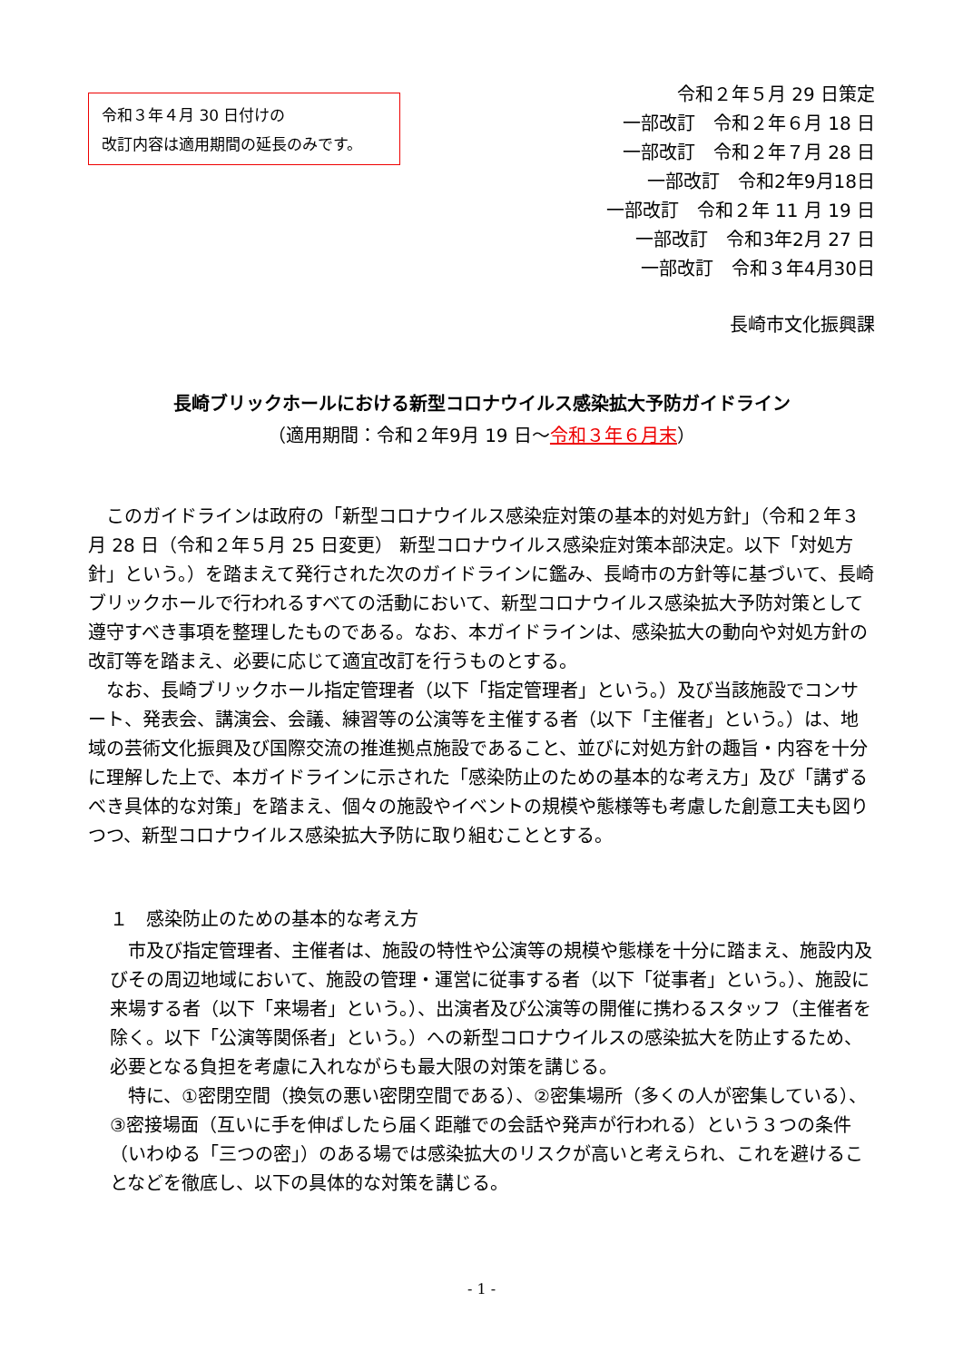令和３年４月 30 日付けの
改訂内容は適用期間の延長のみです。
令和２年５月 29 日策定
一部改訂　令和２年６月 18 日
一部改訂　令和２年７月 28 日
一部改訂　令和2年9月18日
一部改訂　令和２年 11 月 19 日
一部改訂　令和3年2月 27 日
一部改訂　令和３年4月30日
長崎市文化振興課
長崎ブリックホールにおける新型コロナウイルス感染拡大予防ガイドライン
（適用期間：令和２年9月 19 日～令和３年６月末）
このガイドラインは政府の「新型コロナウイルス感染症対策の基本的対処方針」（令和２年３月 28 日（令和２年５月 25 日変更） 新型コロナウイルス感染症対策本部決定。以下「対処方針」という。）を踏まえて発行された次のガイドラインに鑑み、長崎市の方針等に基づいて、長崎ブリックホールで行われるすべての活動において、新型コロナウイルス感染拡大予防対策として遵守すべき事項を整理したものである。なお、本ガイドラインは、感染拡大の動向や対処方針の改訂等を踏まえ、必要に応じて適宜改訂を行うものとする。
なお、長崎ブリックホール指定管理者（以下「指定管理者」という。）及び当該施設でコンサート、発表会、講演会、会議、練習等の公演等を主催する者（以下「主催者」という。）は、地域の芸術文化振興及び国際交流の推進拠点施設であること、並びに対処方針の趣旨・内容を十分に理解した上で、本ガイドラインに示された「感染防止のための基本的な考え方」及び「講ずるべき具体的な対策」を踏まえ、個々の施設やイベントの規模や態様等も考慮した創意工夫も図りつつ、新型コロナウイルス感染拡大予防に取り組むこととする。
１　感染防止のための基本的な考え方
市及び指定管理者、主催者は、施設の特性や公演等の規模や態様を十分に踏まえ、施設内及びその周辺地域において、施設の管理・運営に従事する者（以下「従事者」という。）、施設に来場する者（以下「来場者」という。）、出演者及び公演等の開催に携わるスタッフ（主催者を除く。以下「公演等関係者」という。）への新型コロナウイルスの感染拡大を防止するため、必要となる負担を考慮に入れながらも最大限の対策を講じる。
特に、①密閉空間（換気の悪い密閉空間である）、②密集場所（多くの人が密集している）、③密接場面（互いに手を伸ばしたら届く距離での会話や発声が行われる）という３つの条件（いわゆる「三つの密」）のある場では感染拡大のリスクが高いと考えられ、これを避けることなどを徹底し、以下の具体的な対策を講じる。
- 1 -